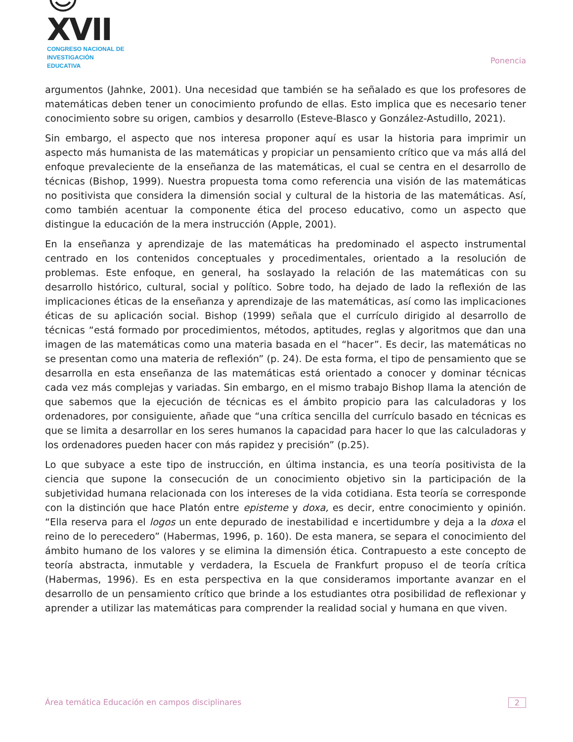☺XVII
CONGRESO NACIONAL DE
INVESTIGACIÓN EDUCATIVA
Ponencia
argumentos (Jahnke, 2001). Una necesidad que también se ha señalado es que los profesores de matemáticas deben tener un conocimiento profundo de ellas. Esto implica que es necesario tener conocimiento sobre su origen, cambios y desarrollo (Esteve-Blasco y González-Astudillo, 2021).
Sin embargo, el aspecto que nos interesa proponer aquí es usar la historia para imprimir un aspecto más humanista de las matemáticas y propiciar un pensamiento crítico que va más allá del enfoque prevaleciente de la enseñanza de las matemáticas, el cual se centra en el desarrollo de técnicas (Bishop, 1999). Nuestra propuesta toma como referencia una visión de las matemáticas no positivista que considera la dimensión social y cultural de la historia de las matemáticas. Así, como también acentuar la componente ética del proceso educativo, como un aspecto que distingue la educación de la mera instrucción (Apple, 2001).
En la enseñanza y aprendizaje de las matemáticas ha predominado el aspecto instrumental centrado en los contenidos conceptuales y procedimentales, orientado a la resolución de problemas. Este enfoque, en general, ha soslayado la relación de las matemáticas con su desarrollo histórico, cultural, social y político. Sobre todo, ha dejado de lado la reflexión de las implicaciones éticas de la enseñanza y aprendizaje de las matemáticas, así como las implicaciones éticas de su aplicación social. Bishop (1999) señala que el currículo dirigido al desarrollo de técnicas “está formado por procedimientos, métodos, aptitudes, reglas y algoritmos que dan una imagen de las matemáticas como una materia basada en el “hacer”. Es decir, las matemáticas no se presentan como una materia de reflexión” (p. 24). De esta forma, el tipo de pensamiento que se desarrolla en esta enseñanza de las matemáticas está orientado a conocer y dominar técnicas cada vez más complejas y variadas. Sin embargo, en el mismo trabajo Bishop llama la atención de que sabemos que la ejecución de técnicas es el ámbito propicio para las calculadoras y los ordenadores, por consiguiente, añade que “una crítica sencilla del currículo basado en técnicas es que se limita a desarrollar en los seres humanos la capacidad para hacer lo que las calculadoras y los ordenadores pueden hacer con más rapidez y precisión” (p.25).
Lo que subyace a este tipo de instrucción, en última instancia, es una teoría positivista de la ciencia que supone la consecución de un conocimiento objetivo sin la participación de la subjetividad humana relacionada con los intereses de la vida cotidiana. Esta teoría se corresponde con la distinción que hace Platón entre episteme y doxa, es decir, entre conocimiento y opinión. “Ella reserva para el logos un ente depurado de inestabilidad e incertidumbre y deja a la doxa el reino de lo perecedero” (Habermas, 1996, p. 160). De esta manera, se separa el conocimiento del ámbito humano de los valores y se elimina la dimensión ética. Contrapuesto a este concepto de teoría abstracta, inmutable y verdadera, la Escuela de Frankfurt propuso el de teoría crítica (Habermas, 1996). Es en esta perspectiva en la que consideramos importante avanzar en el desarrollo de un pensamiento crítico que brinde a los estudiantes otra posibilidad de reflexionar y aprender a utilizar las matemáticas para comprender la realidad social y humana en que viven.
Área temática Educación en campos disciplinares 2